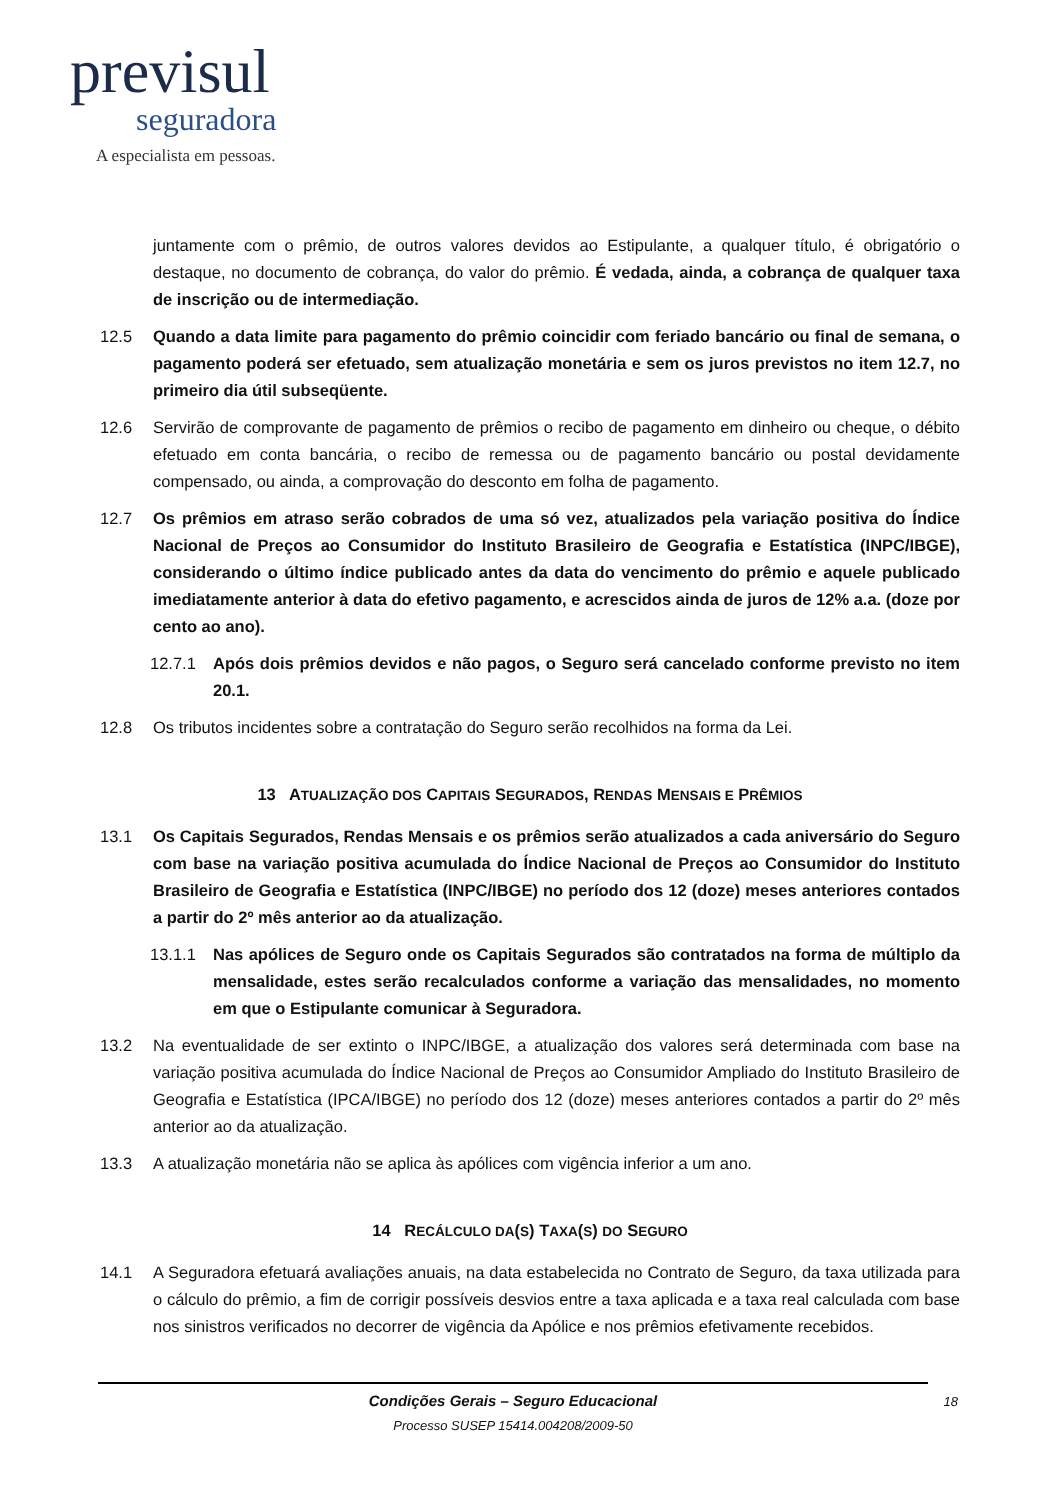previsul
seguradora
A especialista em pessoas.
juntamente com o prêmio, de outros valores devidos ao Estipulante, a qualquer título, é obrigatório o destaque, no documento de cobrança, do valor do prêmio. É vedada, ainda, a cobrança de qualquer taxa de inscrição ou de intermediação.
12.5 Quando a data limite para pagamento do prêmio coincidir com feriado bancário ou final de semana, o pagamento poderá ser efetuado, sem atualização monetária e sem os juros previstos no item 12.7, no primeiro dia útil subseqüente.
12.6 Servirão de comprovante de pagamento de prêmios o recibo de pagamento em dinheiro ou cheque, o débito efetuado em conta bancária, o recibo de remessa ou de pagamento bancário ou postal devidamente compensado, ou ainda, a comprovação do desconto em folha de pagamento.
12.7 Os prêmios em atraso serão cobrados de uma só vez, atualizados pela variação positiva do Índice Nacional de Preços ao Consumidor do Instituto Brasileiro de Geografia e Estatística (INPC/IBGE), considerando o último índice publicado antes da data do vencimento do prêmio e aquele publicado imediatamente anterior à data do efetivo pagamento, e acrescidos ainda de juros de 12% a.a. (doze por cento ao ano).
12.7.1 Após dois prêmios devidos e não pagos, o Seguro será cancelado conforme previsto no item 20.1.
12.8 Os tributos incidentes sobre a contratação do Seguro serão recolhidos na forma da Lei.
13 ATUALIZAÇÃO DOS CAPITAIS SEGURADOS, RENDAS MENSAIS E PRÊMIOS
13.1 Os Capitais Segurados, Rendas Mensais e os prêmios serão atualizados a cada aniversário do Seguro com base na variação positiva acumulada do Índice Nacional de Preços ao Consumidor do Instituto Brasileiro de Geografia e Estatística (INPC/IBGE) no período dos 12 (doze) meses anteriores contados a partir do 2º mês anterior ao da atualização.
13.1.1 Nas apólices de Seguro onde os Capitais Segurados são contratados na forma de múltiplo da mensalidade, estes serão recalculados conforme a variação das mensalidades, no momento em que o Estipulante comunicar à Seguradora.
13.2 Na eventualidade de ser extinto o INPC/IBGE, a atualização dos valores será determinada com base na variação positiva acumulada do Índice Nacional de Preços ao Consumidor Ampliado do Instituto Brasileiro de Geografia e Estatística (IPCA/IBGE) no período dos 12 (doze) meses anteriores contados a partir do 2º mês anterior ao da atualização.
13.3 A atualização monetária não se aplica às apólices com vigência inferior a um ano.
14 RECÁLCULO DA(S) TAXA(S) DO SEGURO
14.1 A Seguradora efetuará avaliações anuais, na data estabelecida no Contrato de Seguro, da taxa utilizada para o cálculo do prêmio, a fim de corrigir possíveis desvios entre a taxa aplicada e a taxa real calculada com base nos sinistros verificados no decorrer de vigência da Apólice e nos prêmios efetivamente recebidos.
18
Condições Gerais – Seguro Educacional
Processo SUSEP 15414.004208/2009-50